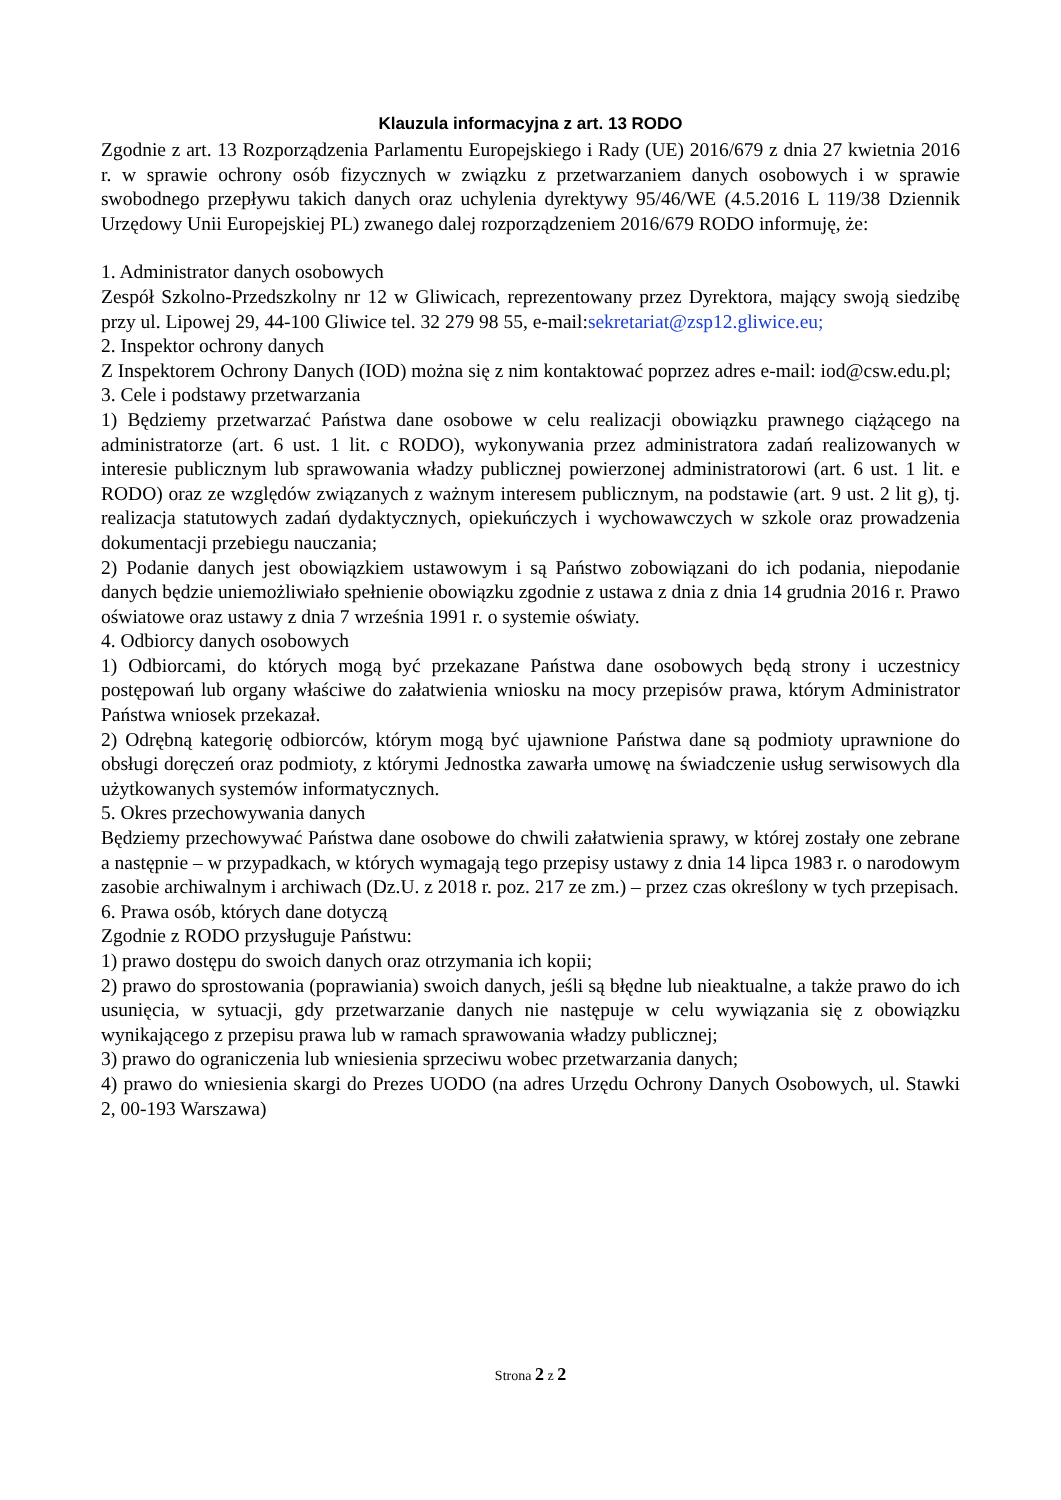Klauzula informacyjna z art. 13 RODO
Zgodnie z art. 13 Rozporządzenia Parlamentu Europejskiego i Rady (UE) 2016/679 z dnia 27 kwietnia 2016 r. w sprawie ochrony osób fizycznych w związku z przetwarzaniem danych osobowych i w sprawie swobodnego przepływu takich danych oraz uchylenia dyrektywy 95/46/WE (4.5.2016 L 119/38 Dziennik Urzędowy Unii Europejskiej PL) zwanego dalej rozporządzeniem 2016/679 RODO informuję, że:
1. Administrator danych osobowych
Zespół Szkolno-Przedszkolny nr 12 w Gliwicach, reprezentowany przez Dyrektora, mający swoją siedzibę przy ul. Lipowej 29, 44-100 Gliwice tel. 32 279 98 55, e-mail:sekretariat@zsp12.gliwice.eu;
2. Inspektor ochrony danych
Z Inspektorem Ochrony Danych (IOD) można się z nim kontaktować poprzez adres e-mail: iod@csw.edu.pl;
3. Cele i podstawy przetwarzania
1) Będziemy przetwarzać Państwa dane osobowe w celu realizacji obowiązku prawnego ciążącego na administratorze (art. 6 ust. 1 lit. c RODO), wykonywania przez administratora zadań realizowanych w interesie publicznym lub sprawowania władzy publicznej powierzonej administratorowi (art. 6 ust. 1 lit. e RODO) oraz ze względów związanych z ważnym interesem publicznym, na podstawie (art. 9 ust. 2 lit g), tj. realizacja statutowych zadań dydaktycznych, opiekuńczych i wychowawczych w szkole oraz prowadzenia dokumentacji przebiegu nauczania;
2) Podanie danych jest obowiązkiem ustawowym i są Państwo zobowiązani do ich podania, niepodanie danych będzie uniemożliwiało spełnienie obowiązku zgodnie z ustawa z dnia z dnia 14 grudnia 2016 r. Prawo oświatowe oraz ustawy z dnia 7 września 1991 r. o systemie oświaty.
4. Odbiorcy danych osobowych
1) Odbiorcami, do których mogą być przekazane Państwa dane osobowych będą strony i uczestnicy postępowań lub organy właściwe do załatwienia wniosku na mocy przepisów prawa, którym Administrator Państwa wniosek przekazał.
2) Odrębną kategorię odbiorców, którym mogą być ujawnione Państwa dane są podmioty uprawnione do obsługi doręczeń oraz podmioty, z którymi Jednostka zawarła umowę na świadczenie usług serwisowych dla użytkowanych systemów informatycznych.
5. Okres przechowywania danych
Będziemy przechowywać Państwa dane osobowe do chwili załatwienia sprawy, w której zostały one zebrane a następnie – w przypadkach, w których wymagają tego przepisy ustawy z dnia 14 lipca 1983 r. o narodowym zasobie archiwalnym i archiwach (Dz.U. z 2018 r. poz. 217 ze zm.) – przez czas określony w tych przepisach.
6. Prawa osób, których dane dotyczą
Zgodnie z RODO przysługuje Państwu:
1) prawo dostępu do swoich danych oraz otrzymania ich kopii;
2) prawo do sprostowania (poprawiania) swoich danych, jeśli są błędne lub nieaktualne, a także prawo do ich usunięcia, w sytuacji, gdy przetwarzanie danych nie następuje w celu wywiązania się z obowiązku wynikającego z przepisu prawa lub w ramach sprawowania władzy publicznej;
3) prawo do ograniczenia lub wniesienia sprzeciwu wobec przetwarzania danych;
4) prawo do wniesienia skargi do Prezes UODO (na adres Urzędu Ochrony Danych Osobowych, ul. Stawki 2, 00-193 Warszawa)
Strona 2 z 2